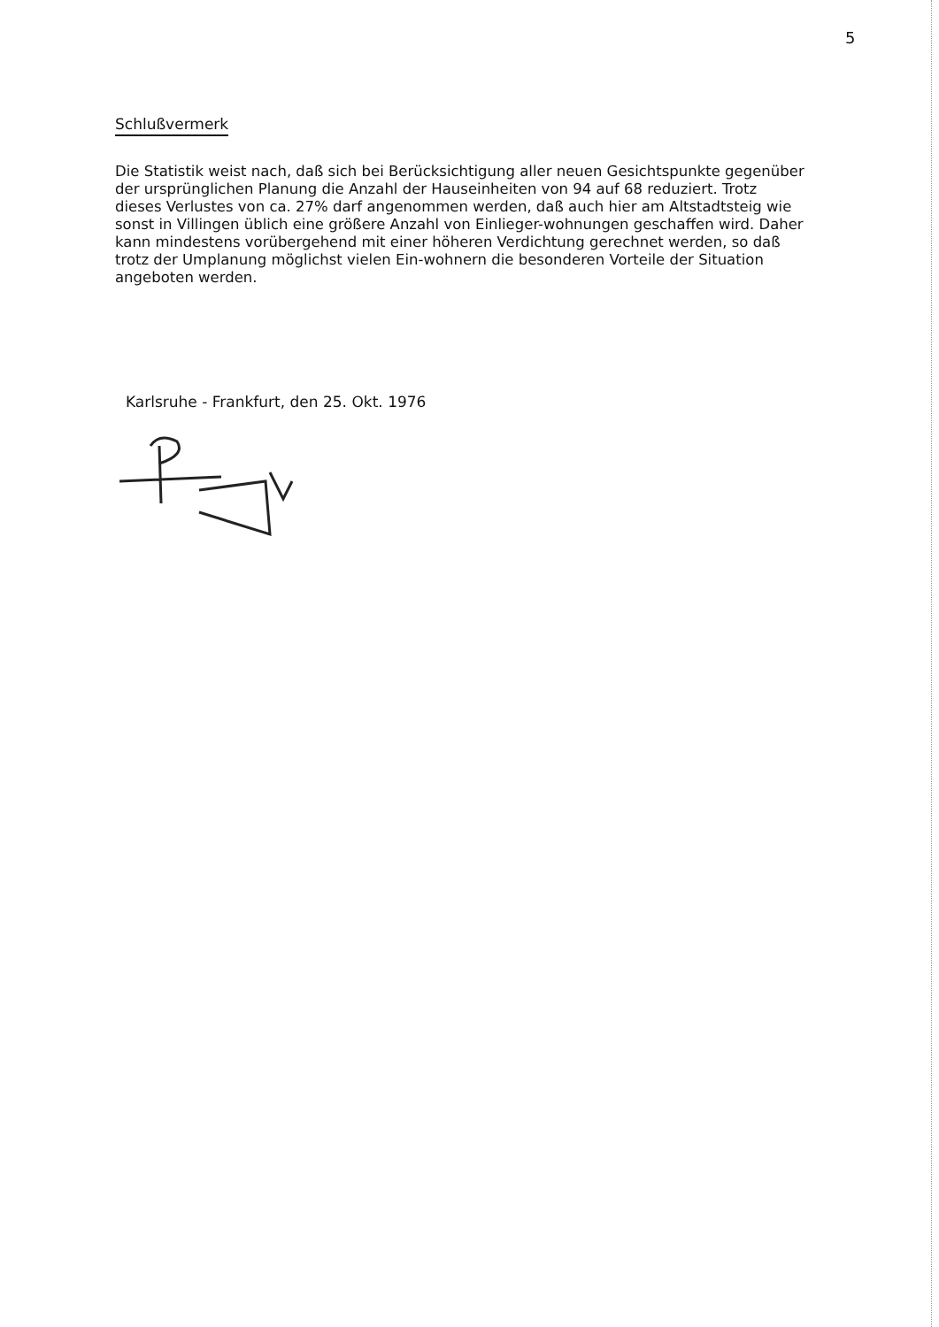5
Schlußvermerk
Die Statistik weist nach, daß sich bei Berücksichtigung aller neuen Gesichtspunkte gegenüber der ursprünglichen Planung die Anzahl der Hauseinheiten von 94 auf 68 reduziert. Trotz dieses Verlustes von ca. 27% darf angenommen werden, daß auch hier am Altstadtsteig wie sonst in Villingen üblich eine größere Anzahl von Einlieger-wohnungen geschaffen wird. Daher kann mindestens vorübergehend mit einer höheren Verdichtung gerechnet werden, so daß trotz der Umplanung möglichst vielen Ein-wohnern die besonderen Vorteile der Situation angeboten werden.
Karlsruhe - Frankfurt, den 25. Okt. 1976